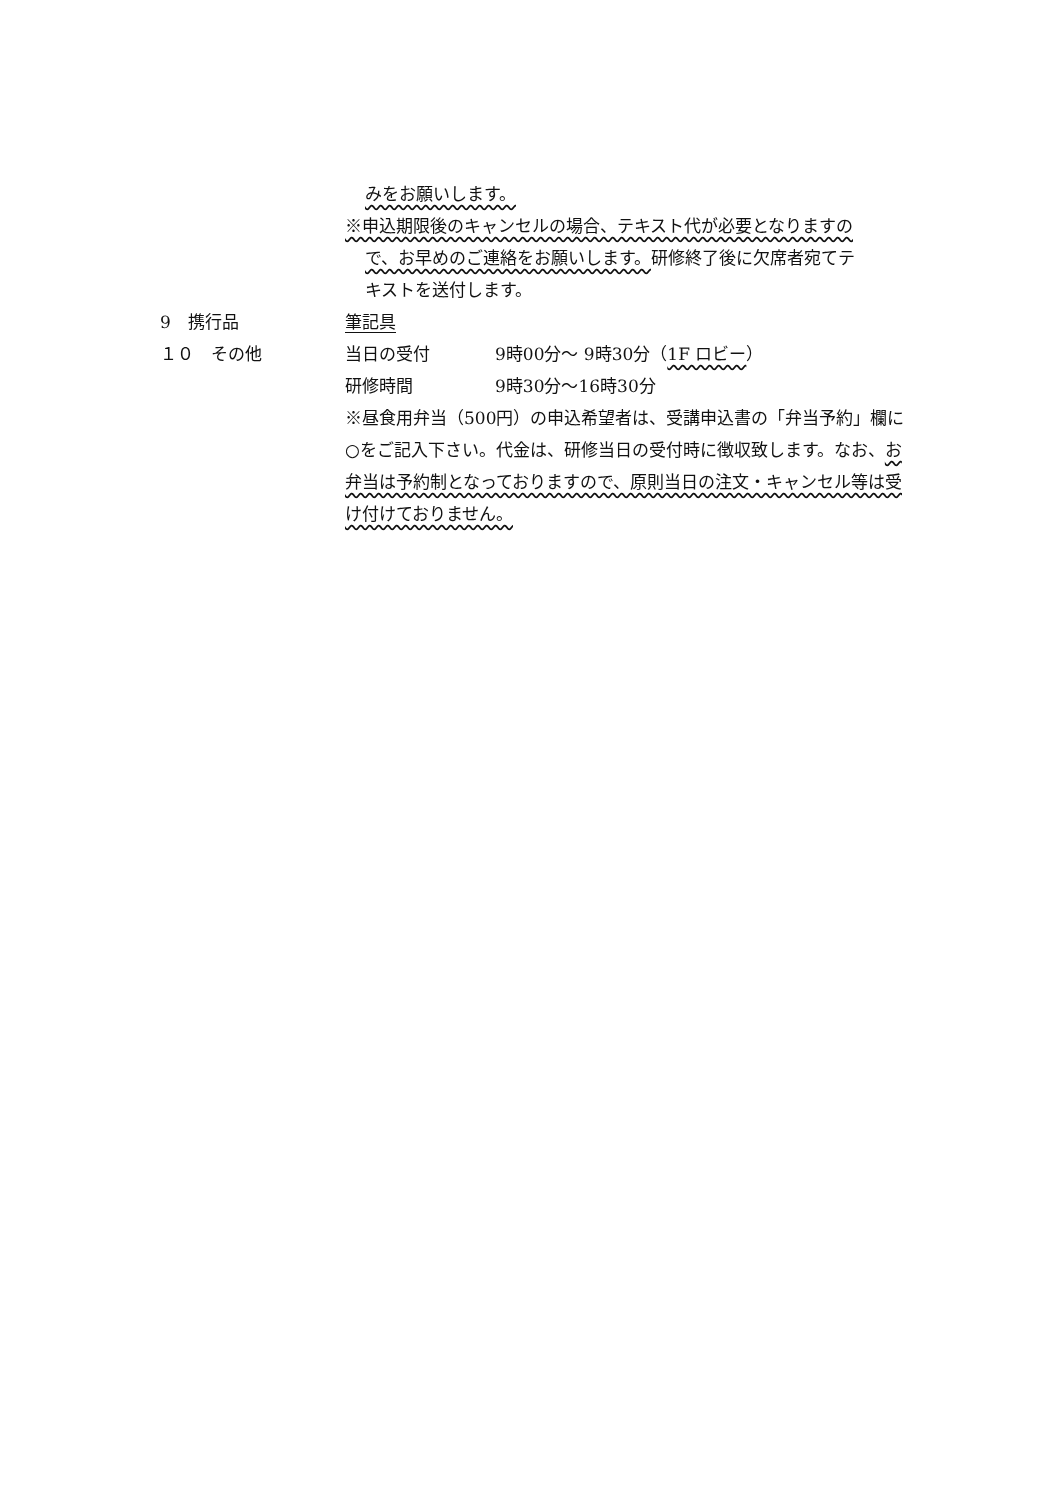みをお願いします。
※申込期限後のキャンセルの場合、テキスト代が必要となりますの
で、お早めのご連絡をお願いします。研修終了後に欠席者宛てテ
キストを送付します。
9　携行品 筆記具
１０　その他 当日の受付 9時00分～ 9時30分（1F ロビー）
研修時間 9時30分～16時30分
※昼食用弁当（500円）の申込希望者は、受講申込書の「弁当予約」欄に○をご記入下さい。代金は、研修当日の受付時に徴収致します。なお、お弁当は予約制となっておりますので、原則当日の注文・キャンセル等は受け付けておりません。